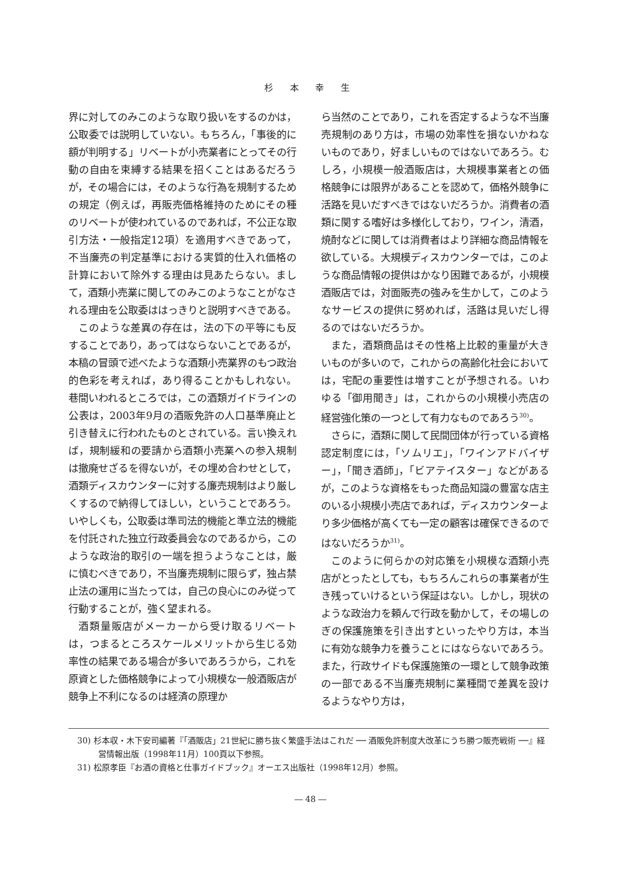杉 本 幸 生
界に対してのみこのような取り扱いをするのかは，公取委では説明していない。もちろん，「事後的に額が判明する」リベートが小売業者にとってその行動の自由を束縛する結果を招くことはあるだろうが，その場合には，そのような行為を規制するための規定（例えば，再販売価格維持のためにその種のリベートが使われているのであれば，不公正な取引方法・一般指定12項）を適用すべきであって，不当廉売の判定基準における実質的仕入れ価格の計算において除外する理由は見あたらない。まして，酒類小売業に関してのみこのようなことがなされる理由を公取委ははっきりと説明すべきである。
このような差異の存在は，法の下の平等にも反することであり，あってはならないことであるが，本稿の冒頭で述べたような酒類小売業界のもつ政治的色彩を考えれば，あり得ることかもしれない。巷間いわれるところでは，この酒類ガイドラインの公表は，2003年9月の酒販免許の人口基準廃止と引き替えに行われたものとされている。言い換えれば，規制緩和の要請から酒類小売業への参入規制は撤廃せざるを得ないが，その埋め合わせとして，酒類ディスカウンターに対する廉売規制はより厳しくするので納得してほしい，ということであろう。いやしくも，公取委は準司法的機能と準立法的機能を付託された独立行政委員会なのであるから，このような政治的取引の一端を担うようなことは，厳に慎むべきであり，不当廉売規制に限らず，独占禁止法の運用に当たっては，自己の良心にのみ従って行動することが，強く望まれる。
酒類量販店がメーカーから受け取るリベートは，つまるところスケールメリットから生じる効率性の結果である場合が多いであろうから，これを原資とした価格競争によって小規模な一般酒販店が競争上不利になるのは経済の原理か
ら当然のことであり，これを否定するような不当廉売規制のあり方は，市場の効率性を損ないかねないものであり，好ましいものではないであろう。むしろ，小規模一般酒販店は，大規模事業者との価格競争には限界があることを認めて，価格外競争に活路を見いだすべきではないだろうか。消費者の酒類に関する嗜好は多様化しており，ワイン，清酒，焼酎などに関しては消費者はより詳細な商品情報を欲している。大規模ディスカウンターでは，このような商品情報の提供はかなり困難であるが，小規模酒販店では，対面販売の強みを生かして，このようなサービスの提供に努めれば，活路は見いだし得るのではないだろうか。
また，酒類商品はその性格上比較的重量が大きいものが多いので，これからの高齢化社会においては，宅配の重要性は増すことが予想される。いわゆる「御用聞き」は，これからの小規模小売店の経営強化策の一つとして有力なものであろう<sup>30)</sup>。
さらに，酒類に関して民間団体が行っている資格認定制度には，「ソムリエ」，「ワインアドバイザー」，「聞き酒師」，「ビアテイスター」などがあるが，このような資格をもった商品知識の豊富な店主のいる小規模小売店であれば，ディスカウンターより多少価格が高くても一定の顧客は確保できるのではないだろうか<sup>31)</sup>。
このように何らかの対応策を小規模な酒類小売店がとったとしても，もちろんこれらの事業者が生き残っていけるという保証はない。しかし，現状のような政治力を頼んで行政を動かして，その場しのぎの保護施策を引き出すといったやり方は，本当に有効な競争力を養うことにはならないであろう。また，行政サイドも保護施策の一環として競争政策の一部である不当廉売規制に業種間で差異を設けるようなやり方は，
30) 杉本収・木下安司編著『「酒販店」21世紀に勝ち抜く繁盛手法はこれだ ── 酒販免許制度大改革にうち勝つ販売戦術 ──』経営情報出版（1998年11月）100頁以下参照。
31) 松原孝臣『お酒の資格と仕事ガイドブック』オーエス出版社（1998年12月）参照。
― 48 ―